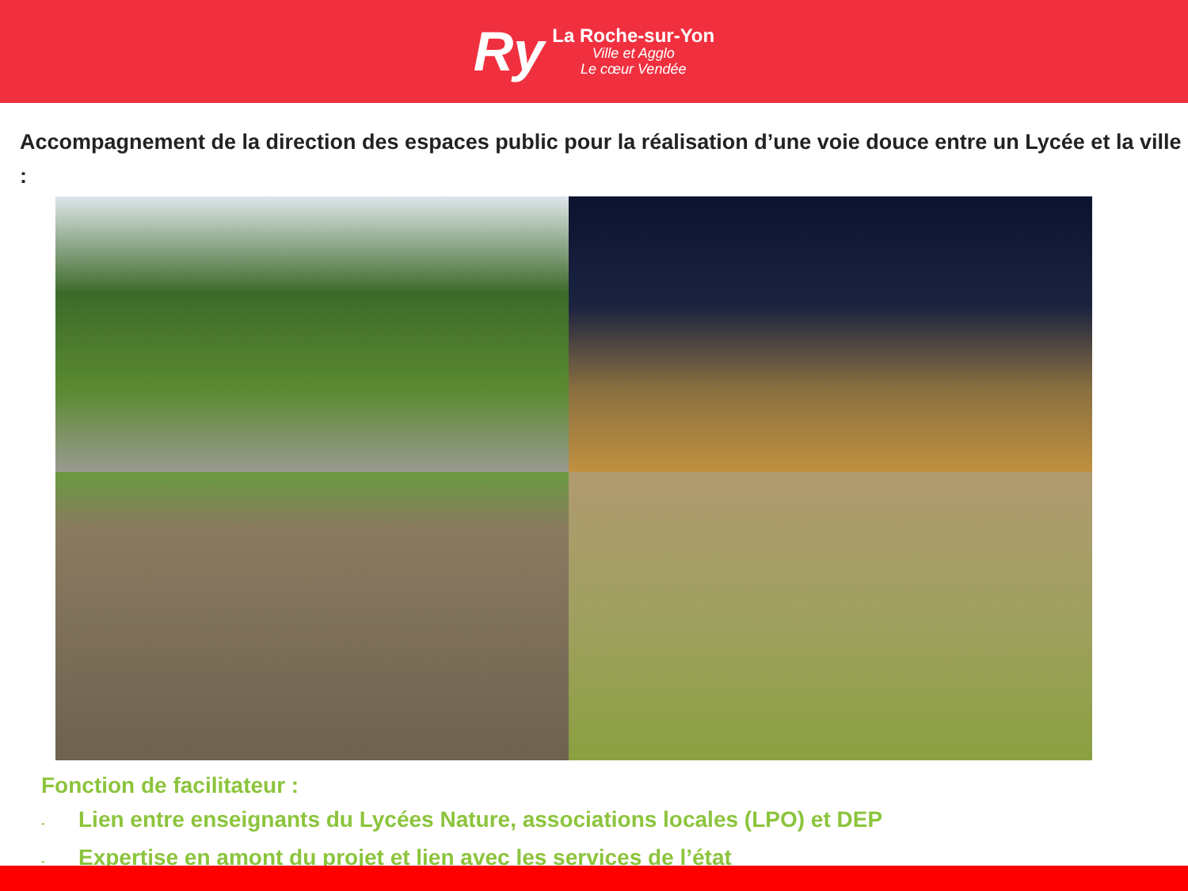Ry
La Roche-sur-Yon
Ville et Agglo
Le cœur Vendée
Accompagnement de la direction des espaces public pour la réalisation d’une voie douce entre un Lycée et la ville :
Fonction de facilitateur :
- Lien entre enseignants du Lycées Nature, associations locales (LPO) et DEP
- Expertise en amont du projet et lien avec les services de l’état